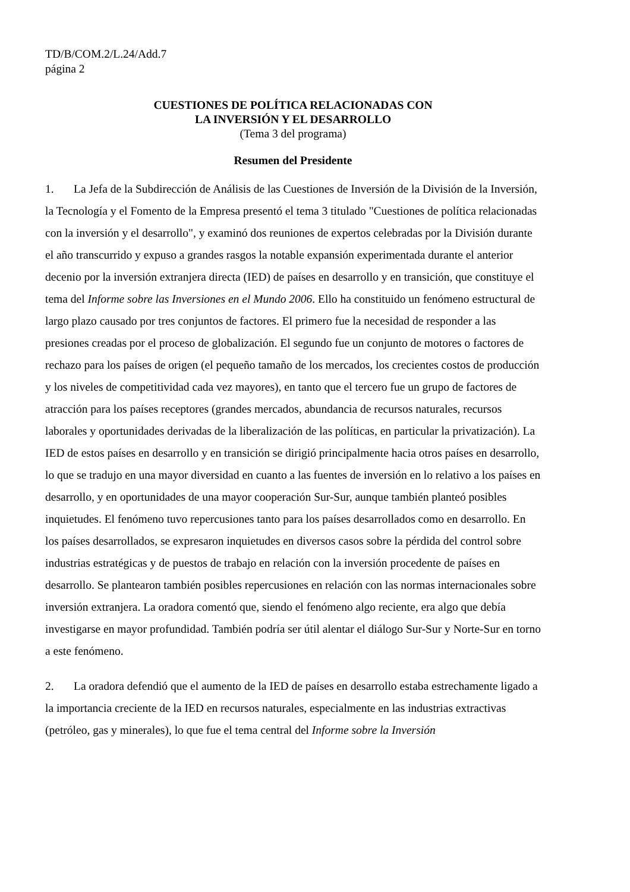TD/B/COM.2/L.24/Add.7
página 2
CUESTIONES DE POLÍTICA RELACIONADAS CON
LA INVERSIÓN Y EL DESARROLLO
(Tema 3 del programa)
Resumen del Presidente
1. La Jefa de la Subdirección de Análisis de las Cuestiones de Inversión de la División de la Inversión, la Tecnología y el Fomento de la Empresa presentó el tema 3 titulado "Cuestiones de política relacionadas con la inversión y el desarrollo", y examinó dos reuniones de expertos celebradas por la División durante el año transcurrido y expuso a grandes rasgos la notable expansión experimentada durante el anterior decenio por la inversión extranjera directa (IED) de países en desarrollo y en transición, que constituye el tema del Informe sobre las Inversiones en el Mundo 2006. Ello ha constituido un fenómeno estructural de largo plazo causado por tres conjuntos de factores. El primero fue la necesidad de responder a las presiones creadas por el proceso de globalización. El segundo fue un conjunto de motores o factores de rechazo para los países de origen (el pequeño tamaño de los mercados, los crecientes costos de producción y los niveles de competitividad cada vez mayores), en tanto que el tercero fue un grupo de factores de atracción para los países receptores (grandes mercados, abundancia de recursos naturales, recursos laborales y oportunidades derivadas de la liberalización de las políticas, en particular la privatización). La IED de estos países en desarrollo y en transición se dirigió principalmente hacia otros países en desarrollo, lo que se tradujo en una mayor diversidad en cuanto a las fuentes de inversión en lo relativo a los países en desarrollo, y en oportunidades de una mayor cooperación Sur-Sur, aunque también planteó posibles inquietudes. El fenómeno tuvo repercusiones tanto para los países desarrollados como en desarrollo. En los países desarrollados, se expresaron inquietudes en diversos casos sobre la pérdida del control sobre industrias estratégicas y de puestos de trabajo en relación con la inversión procedente de países en desarrollo. Se plantearon también posibles repercusiones en relación con las normas internacionales sobre inversión extranjera. La oradora comentó que, siendo el fenómeno algo reciente, era algo que debía investigarse en mayor profundidad. También podría ser útil alentar el diálogo Sur-Sur y Norte-Sur en torno a este fenómeno.
2. La oradora defendió que el aumento de la IED de países en desarrollo estaba estrechamente ligado a la importancia creciente de la IED en recursos naturales, especialmente en las industrias extractivas (petróleo, gas y minerales), lo que fue el tema central del Informe sobre la Inversión